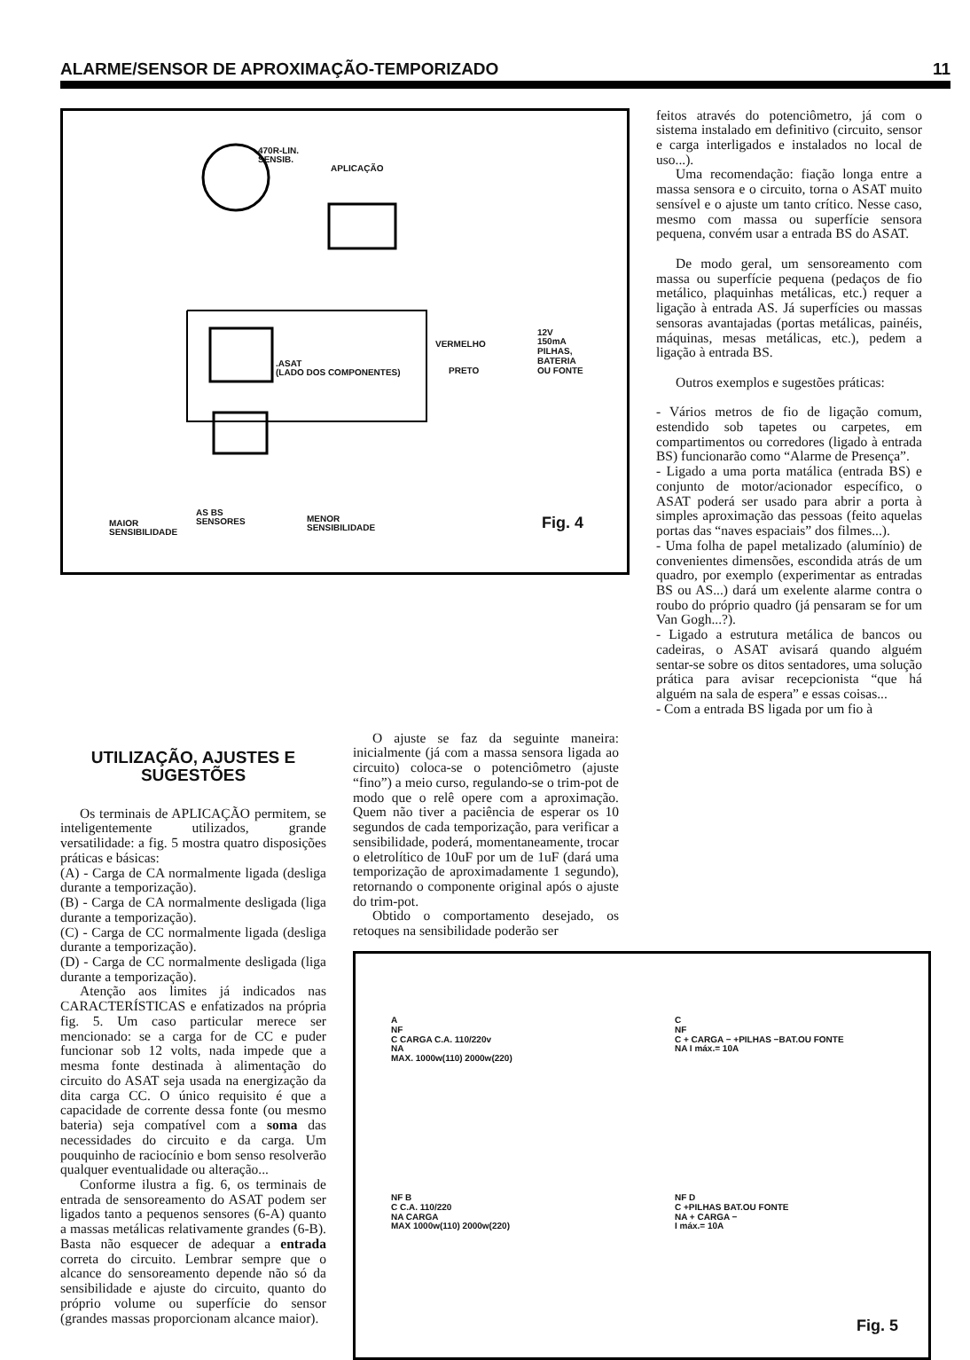ALARME/SENSOR DE APROXIMAÇÃO-TEMPORIZADO 11
470R-LIN.
SENSIB.
APLICAÇÃO
.ASAT
(LADO DOS COMPONENTES)
VERMELHO
PRETO
12V
150mA
PILHAS,
BATERIA
OU FONTE
MAIOR
SENSIBILIDADE
AS BS
SENSORES
MENOR
SENSIBILIDADE
Fig. 4
feitos através do potenciômetro, já com o sistema instalado em definitivo (circuito, sensor e carga interligados e instalados no local de uso...).
Uma recomendação: fiação longa entre a massa sensora e o circuito, torna o ASAT muito sensível e o ajuste um tanto crítico. Nesse caso, mesmo com massa ou superfície sensora pequena, convém usar a entrada BS do ASAT.
De modo geral, um sensoreamento com massa ou superfície pequena (pedaços de fio metálico, plaquinhas metálicas, etc.) requer a ligação à entrada AS. Já superfícies ou massas sensoras avantajadas (portas metálicas, painéis, máquinas, mesas metálicas, etc.), pedem a ligação à entrada BS.
Outros exemplos e sugestões práticas:
- Vários metros de fio de ligação comum, estendido sob tapetes ou carpetes, em compartimentos ou corredores (ligado à entrada BS) funcionarão como “Alarme de Presença”.
- Ligado a uma porta matálica (entrada BS) e conjunto de motor/acionador específico, o ASAT poderá ser usado para abrir a porta à simples aproximação das pessoas (feito aquelas portas das “naves espaciais” dos filmes...).
- Uma folha de papel metalizado (alumínio) de convenientes dimensões, escondida atrás de um quadro, por exemplo (experimentar as entradas BS ou AS...) dará um exelente alarme contra o roubo do próprio quadro (já pensaram se for um Van Gogh...?).
- Ligado a estrutura metálica de bancos ou cadeiras, o ASAT avisará quando alguém sentar-se sobre os ditos sentadores, uma solução prática para avisar recepcionista “que há alguém na sala de espera” e essas coisas...
- Com a entrada BS ligada por um fio à
UTILIZAÇÃO, AJUSTES E SUGESTÕES
Os terminais de APLICAÇÃO permitem, se inteligentemente utilizados, grande versatilidade: a fig. 5 mostra quatro disposições práticas e básicas:
(A) - Carga de CA normalmente ligada (desliga durante a temporização).
(B) - Carga de CA normalmente desligada (liga durante a temporização).
(C) - Carga de CC normalmente ligada (desliga durante a temporização).
(D) - Carga de CC normalmente desligada (liga durante a temporização).
Atenção aos limites já indicados nas CARACTERÍSTICAS e enfatizados na própria fig. 5. Um caso particular merece ser mencionado: se a carga for de CC e puder funcionar sob 12 volts, nada impede que a mesma fonte destinada à alimentação do circuito do ASAT seja usada na energização da dita carga CC. O único requisito é que a capacidade de corrente dessa fonte (ou mesmo bateria) seja compatível com a soma das necessidades do circuito e da carga. Um pouquinho de raciocínio e bom senso resolverão qualquer eventualidade ou alteração...
Conforme ilustra a fig. 6, os terminais de entrada de sensoreamento do ASAT podem ser ligados tanto a pequenos sensores (6-A) quanto a massas metálicas relativamente grandes (6-B). Basta não esquecer de adequar a entrada correta do circuito. Lembrar sempre que o alcance do sensoreamento depende não só da sensibilidade e ajuste do circuito, quanto do próprio volume ou superfície do sensor (grandes massas proporcionam alcance maior).
O ajuste se faz da seguinte maneira: inicialmente (já com a massa sensora ligada ao circuito) coloca-se o potenciômetro (ajuste “fino”) a meio curso, regulando-se o trim-pot de modo que o relê opere com a aproximação. Quem não tiver a paciência de esperar os 10 segundos de cada temporização, para verificar a sensibilidade, poderá, momentaneamente, trocar o eletrolítico de 10uF por um de 1uF (dará uma temporização de aproximadamente 1 segundo), retornando o componente original após o ajuste do trim-pot.
Obtido o comportamento desejado, os retoques na sensibilidade poderão ser
A
NF
C CARGA C.A. 110/220v
NA
MAX. 1000w(110) 2000w(220)
C
NF
C + CARGA − +PILHAS −BAT.OU FONTE
NA I máx.= 10A
NF B
C C.A. 110/220
NA CARGA
MAX 1000w(110) 2000w(220)
NF D
C +PILHAS BAT.OU FONTE
NA + CARGA −
I máx.= 10A
Fig. 5